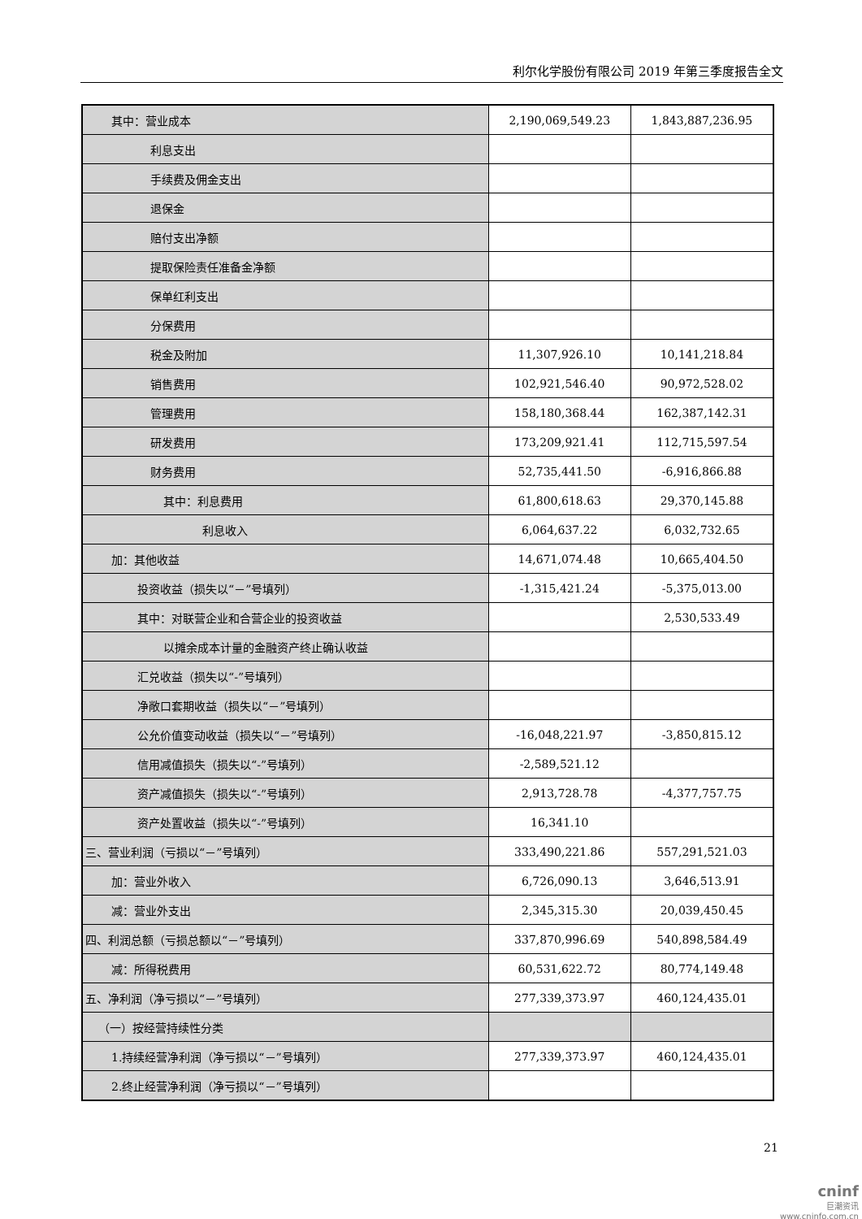利尔化学股份有限公司 2019 年第三季度报告全文
| 其中：营业成本 | 2,190,069,549.23 | 1,843,887,236.95 |
| 利息支出 | | |
| 手续费及佣金支出 | | |
| 退保金 | | |
| 赔付支出净额 | | |
| 提取保险责任准备金净额 | | |
| 保单红利支出 | | |
| 分保费用 | | |
| 税金及附加 | 11,307,926.10 | 10,141,218.84 |
| 销售费用 | 102,921,546.40 | 90,972,528.02 |
| 管理费用 | 158,180,368.44 | 162,387,142.31 |
| 研发费用 | 173,209,921.41 | 112,715,597.54 |
| 财务费用 | 52,735,441.50 | -6,916,866.88 |
| 其中：利息费用 | 61,800,618.63 | 29,370,145.88 |
| 利息收入 | 6,064,637.22 | 6,032,732.65 |
| 加：其他收益 | 14,671,074.48 | 10,665,404.50 |
| 投资收益（损失以“－”号填列） | -1,315,421.24 | -5,375,013.00 |
| 其中：对联营企业和合营企业的投资收益 | | 2,530,533.49 |
| 以摊余成本计量的金融资产终止确认收益 | | |
| 汇兑收益（损失以“-”号填列） | | |
| 净敞口套期收益（损失以“－”号填列） | | |
| 公允价值变动收益（损失以“－”号填列） | -16,048,221.97 | -3,850,815.12 |
| 信用减值损失（损失以“-”号填列） | -2,589,521.12 | |
| 资产减值损失（损失以“-”号填列） | 2,913,728.78 | -4,377,757.75 |
| 资产处置收益（损失以“-”号填列） | 16,341.10 | |
| 三、营业利润（亏损以“－”号填列） | 333,490,221.86 | 557,291,521.03 |
| 加：营业外收入 | 6,726,090.13 | 3,646,513.91 |
| 减：营业外支出 | 2,345,315.30 | 20,039,450.45 |
| 四、利润总额（亏损总额以“－”号填列） | 337,870,996.69 | 540,898,584.49 |
| 减：所得税费用 | 60,531,622.72 | 80,774,149.48 |
| 五、净利润（净亏损以“－”号填列） | 277,339,373.97 | 460,124,435.01 |
| （一）按经营持续性分类 | | |
| 1.持续经营净利润（净亏损以“－”号填列） | 277,339,373.97 | 460,124,435.01 |
| 2.终止经营净利润（净亏损以“－”号填列） | | |
21
cninf
巨潮资讯
www.cninfo.com.cn